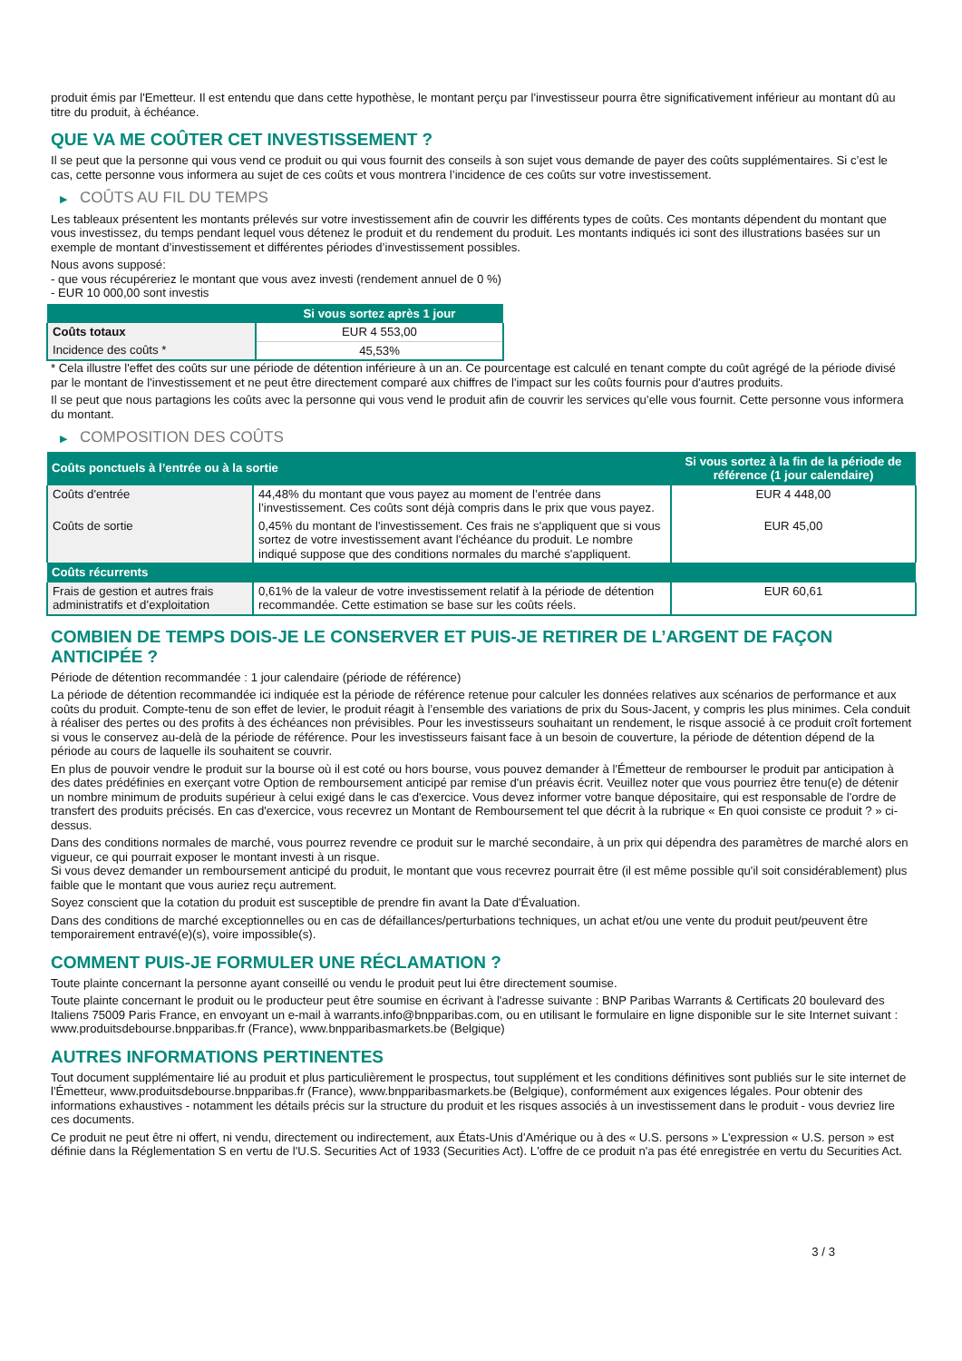produit émis par l'Emetteur. Il est entendu que dans cette hypothèse, le montant perçu par l'investisseur pourra être significativement inférieur au montant dû au titre du produit, à échéance.
QUE VA ME COÛTER CET INVESTISSEMENT ?
Il se peut que la personne qui vous vend ce produit ou qui vous fournit des conseils à son sujet vous demande de payer des coûts supplémentaires. Si c’est le cas, cette personne vous informera au sujet de ces coûts et vous montrera l’incidence de ces coûts sur votre investissement.
▶ COÛTS AU FIL DU TEMPS
Les tableaux présentent les montants prélevés sur votre investissement afin de couvrir les différents types de coûts. Ces montants dépendent du montant que vous investissez, du temps pendant lequel vous détenez le produit et du rendement du produit. Les montants indiqués ici sont des illustrations basées sur un exemple de montant d’investissement et différentes périodes d’investissement possibles.
Nous avons supposé:
- que vous récupéreriez le montant que vous avez investi (rendement annuel de 0 %)
- EUR 10 000,00 sont investis
| | Si vous sortez après 1 jour |
| --- | --- |
| Coûts totaux | EUR 4 553,00 |
| Incidence des coûts * | 45,53% |
* Cela illustre l'effet des coûts sur une période de détention inférieure à un an. Ce pourcentage est calculé en tenant compte du coût agrégé de la période divisé par le montant de l'investissement et ne peut être directement comparé aux chiffres de l'impact sur les coûts fournis pour d'autres produits.
Il se peut que nous partagions les coûts avec la personne qui vous vend le produit afin de couvrir les services qu’elle vous fournit. Cette personne vous informera du montant.
▶ COMPOSITION DES COÛTS
| Coûts ponctuels à l’entrée ou à la sortie | | Si vous sortez à la fin de la période de référence (1 jour calendaire) |
| --- | --- | --- |
| Coûts d'entrée | 44,48% du montant que vous payez au moment de l’entrée dans l’investissement. Ces coûts sont déjà compris dans le prix que vous payez. | EUR 4 448,00 |
| Coûts de sortie | 0,45% du montant de l'investissement. Ces frais ne s'appliquent que si vous sortez de votre investissement avant l'échéance du produit. Le nombre indiqué suppose que des conditions normales du marché s'appliquent. | EUR 45,00 |
| Coûts récurrents | | |
| Frais de gestion et autres frais administratifs et d’exploitation | 0,61% de la valeur de votre investissement relatif à la période de détention recommandée. Cette estimation se base sur les coûts réels. | EUR 60,61 |
COMBIEN DE TEMPS DOIS-JE LE CONSERVER ET PUIS-JE RETIRER DE L’ARGENT DE FAÇON ANTICIPÉE ?
Période de détention recommandée : 1 jour calendaire (période de référence)
La période de détention recommandée ici indiquée est la période de référence retenue pour calculer les données relatives aux scénarios de performance et aux coûts du produit. Compte-tenu de son effet de levier, le produit réagit à l’ensemble des variations de prix du Sous-Jacent, y compris les plus minimes. Cela conduit à réaliser des pertes ou des profits à des échéances non prévisibles. Pour les investisseurs souhaitant un rendement, le risque associé à ce produit croît fortement si vous le conservez au-delà de la période de référence. Pour les investisseurs faisant face à un besoin de couverture, la période de détention dépend de la période au cours de laquelle ils souhaitent se couvrir.
En plus de pouvoir vendre le produit sur la bourse où il est coté ou hors bourse, vous pouvez demander à l'Émetteur de rembourser le produit par anticipation à des dates prédéfinies en exerçant votre Option de remboursement anticipé par remise d'un préavis écrit. Veuillez noter que vous pourriez être tenu(e) de détenir un nombre minimum de produits supérieur à celui exigé dans le cas d'exercice. Vous devez informer votre banque dépositaire, qui est responsable de l'ordre de transfert des produits précisés. En cas d'exercice, vous recevrez un Montant de Remboursement tel que décrit à la rubrique « En quoi consiste ce produit ? » ci-dessus.
Dans des conditions normales de marché, vous pourrez revendre ce produit sur le marché secondaire, à un prix qui dépendra des paramètres de marché alors en vigueur, ce qui pourrait exposer le montant investi à un risque.
Si vous devez demander un remboursement anticipé du produit, le montant que vous recevrez pourrait être (il est même possible qu'il soit considérablement) plus faible que le montant que vous auriez reçu autrement.
Soyez conscient que la cotation du produit est susceptible de prendre fin avant la Date d'Évaluation.
Dans des conditions de marché exceptionnelles ou en cas de défaillances/perturbations techniques, un achat et/ou une vente du produit peut/peuvent être temporairement entravé(e)(s), voire impossible(s).
COMMENT PUIS-JE FORMULER UNE RÉCLAMATION ?
Toute plainte concernant la personne ayant conseillé ou vendu le produit peut lui être directement soumise.
Toute plainte concernant le produit ou le producteur peut être soumise en écrivant à l'adresse suivante : BNP Paribas Warrants & Certificats 20 boulevard des Italiens 75009 Paris France, en envoyant un e-mail à warrants.info@bnpparibas.com, ou en utilisant le formulaire en ligne disponible sur le site Internet suivant : www.produitsdebourse.bnpparibas.fr (France), www.bnpparibasmarkets.be (Belgique)
AUTRES INFORMATIONS PERTINENTES
Tout document supplémentaire lié au produit et plus particulièrement le prospectus, tout supplément et les conditions définitives sont publiés sur le site internet de l'Émetteur, www.produitsdebourse.bnpparibas.fr (France), www.bnpparibasmarkets.be (Belgique), conformément aux exigences légales. Pour obtenir des informations exhaustives - notamment les détails précis sur la structure du produit et les risques associés à un investissement dans le produit - vous devriez lire ces documents.
Ce produit ne peut être ni offert, ni vendu, directement ou indirectement, aux États-Unis d'Amérique ou à des « U.S. persons » L'expression « U.S. person » est définie dans la Réglementation S en vertu de l'U.S. Securities Act of 1933 (Securities Act). L'offre de ce produit n'a pas été enregistrée en vertu du Securities Act.
3 / 3